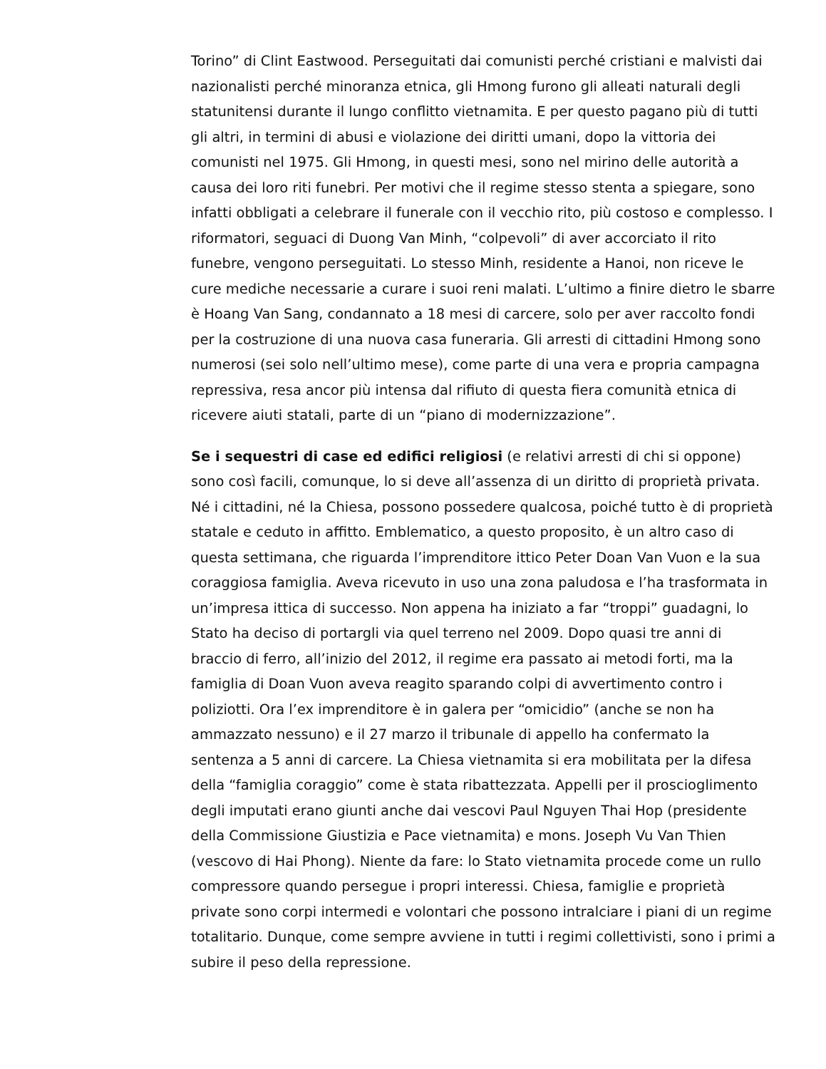Torino” di Clint Eastwood. Perseguitati dai comunisti perché cristiani e malvisti dai nazionalisti perché minoranza etnica, gli Hmong furono gli alleati naturali degli statunitensi durante il lungo conflitto vietnamita. E per questo pagano più di tutti gli altri, in termini di abusi e violazione dei diritti umani, dopo la vittoria dei comunisti nel 1975. Gli Hmong, in questi mesi, sono nel mirino delle autorità a causa dei loro riti funebri. Per motivi che il regime stesso stenta a spiegare, sono infatti obbligati a celebrare il funerale con il vecchio rito, più costoso e complesso. I riformatori, seguaci di Duong Van Minh, “colpevoli” di aver accorciato il rito funebre, vengono perseguitati. Lo stesso Minh, residente a Hanoi, non riceve le cure mediche necessarie a curare i suoi reni malati. L’ultimo a finire dietro le sbarre è Hoang Van Sang, condannato a 18 mesi di carcere, solo per aver raccolto fondi per la costruzione di una nuova casa funeraria. Gli arresti di cittadini Hmong sono numerosi (sei solo nell’ultimo mese), come parte di una vera e propria campagna repressiva, resa ancor più intensa dal rifiuto di questa fiera comunità etnica di ricevere aiuti statali, parte di un “piano di modernizzazione”.
Se i sequestri di case ed edifici religiosi (e relativi arresti di chi si oppone) sono così facili, comunque, lo si deve all’assenza di un diritto di proprietà privata. Né i cittadini, né la Chiesa, possono possedere qualcosa, poiché tutto è di proprietà statale e ceduto in affitto. Emblematico, a questo proposito, è un altro caso di questa settimana, che riguarda l’imprenditore ittico Peter Doan Van Vuon e la sua coraggiosa famiglia. Aveva ricevuto in uso una zona paludosa e l’ha trasformata in un’impresa ittica di successo. Non appena ha iniziato a far “troppi” guadagni, lo Stato ha deciso di portargli via quel terreno nel 2009. Dopo quasi tre anni di braccio di ferro, all’inizio del 2012, il regime era passato ai metodi forti, ma la famiglia di Doan Vuon aveva reagito sparando colpi di avvertimento contro i poliziotti. Ora l’ex imprenditore è in galera per “omicidio” (anche se non ha ammazzato nessuno) e il 27 marzo il tribunale di appello ha confermato la sentenza a 5 anni di carcere. La Chiesa vietnamita si era mobilitata per la difesa della “famiglia coraggio” come è stata ribattezzata. Appelli per il proscioglimento degli imputati erano giunti anche dai vescovi Paul Nguyen Thai Hop (presidente della Commissione Giustizia e Pace vietnamita) e mons. Joseph Vu Van Thien (vescovo di Hai Phong). Niente da fare: lo Stato vietnamita procede come un rullo compressore quando persegue i propri interessi. Chiesa, famiglie e proprietà private sono corpi intermedi e volontari che possono intralciare i piani di un regime totalitario. Dunque, come sempre avviene in tutti i regimi collettivisti, sono i primi a subire il peso della repressione.